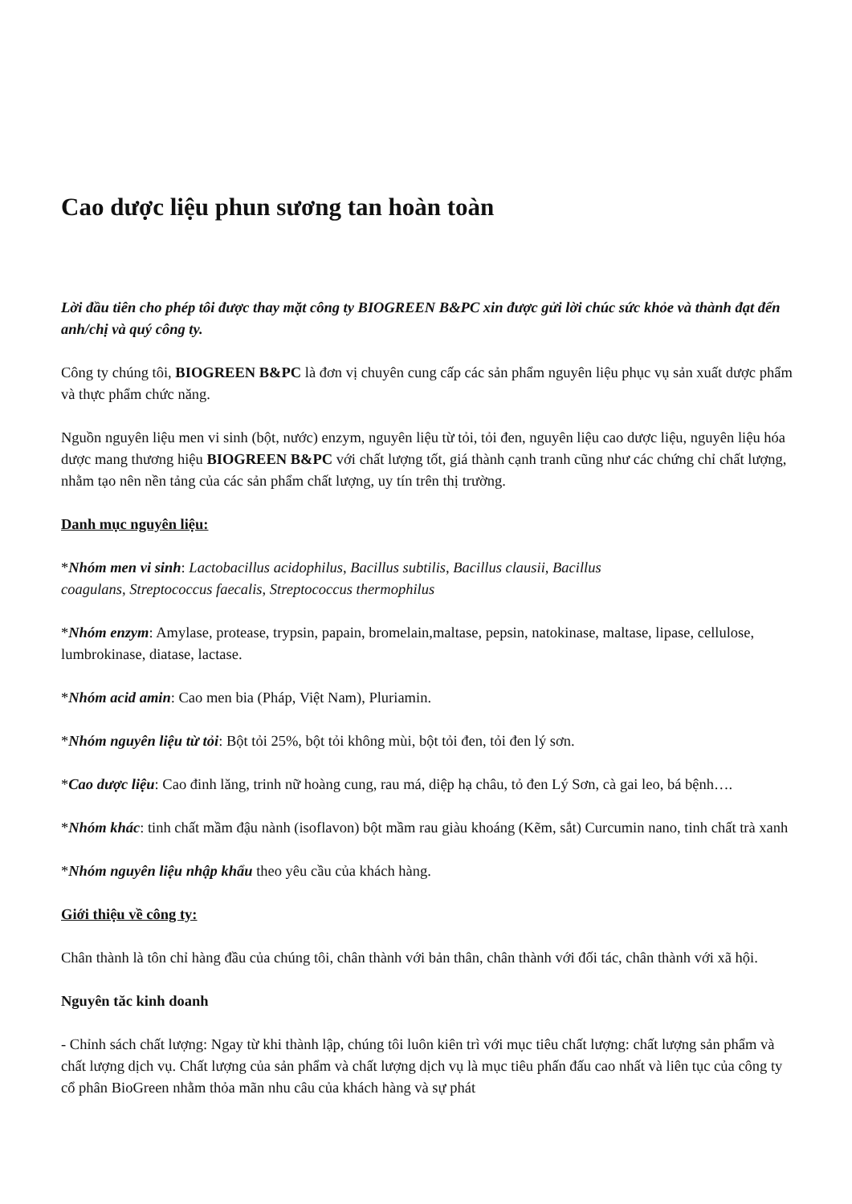Cao dược liệu phun sương tan hoàn toàn
Lời đầu tiên cho phép tôi được thay mặt công ty BIOGREEN B&PC xin được gửi lời chúc sức khỏe và thành đạt đến anh/chị và quý công ty.
Công ty chúng tôi, BIOGREEN B&PC là đơn vị chuyên cung cấp các sản phẩm nguyên liệu phục vụ sản xuất dược phẩm và thực phẩm chức năng.
Nguồn nguyên liệu men vi sinh (bột, nước) enzym, nguyên liệu từ tỏi, tỏi đen, nguyên liệu cao dược liệu, nguyên liệu hóa dược mang thương hiệu BIOGREEN B&PC với chất lượng tốt, giá thành cạnh tranh cũng như các chứng chỉ chất lượng, nhằm tạo nên nền tảng của các sản phẩm chất lượng, uy tín trên thị trường.
Danh mục nguyên liệu:
*Nhóm men vi sinh: Lactobacillus acidophilus, Bacillus subtilis, Bacillus clausii, Bacillus
coagulans, Streptococcus faecalis, Streptococcus thermophilus
*Nhóm enzym: Amylase, protease, trypsin, papain, bromelain,maltase, pepsin, natokinase, maltase, lipase, cellulose, lumbrokinase, diatase, lactase.
*Nhóm acid amin: Cao men bia (Pháp, Việt Nam), Pluriamin.
*Nhóm nguyên liệu từ tỏi: Bột tỏi 25%, bột tỏi không mùi, bột tỏi đen, tỏi đen lý sơn.
*Cao dược liệu: Cao đinh lăng, trinh nữ hoàng cung, rau má, diệp hạ châu, tỏ đen Lý Sơn, cà gai leo, bá bệnh….
*Nhóm khác: tinh chất mầm đậu nành (isoflavon) bột mầm rau giàu khoáng (Kẽm, sắt) Curcumin nano, tinh chất trà xanh
*Nhóm nguyên liệu nhập khẩu theo yêu cầu của khách hàng.
Giới thiệu về công ty:
Chân thành là tôn chỉ hàng đầu của chúng tôi, chân thành với bản thân, chân thành với đối tác, chân thành với xã hội.
Nguyên tăc kinh doanh
- Chỉnh sách chất lượng: Ngay từ khi thành lập, chúng tôi luôn kiên trì với mục tiêu chất lượng: chất lượng sản phẩm và chất lượng dịch vụ. Chất lượng của sản phẩm và chất lượng dịch vụ là mục tiêu phấn đấu cao nhất và liên tục của công ty cổ phân BioGreen nhằm thỏa mãn nhu câu của khách hàng và sự phát